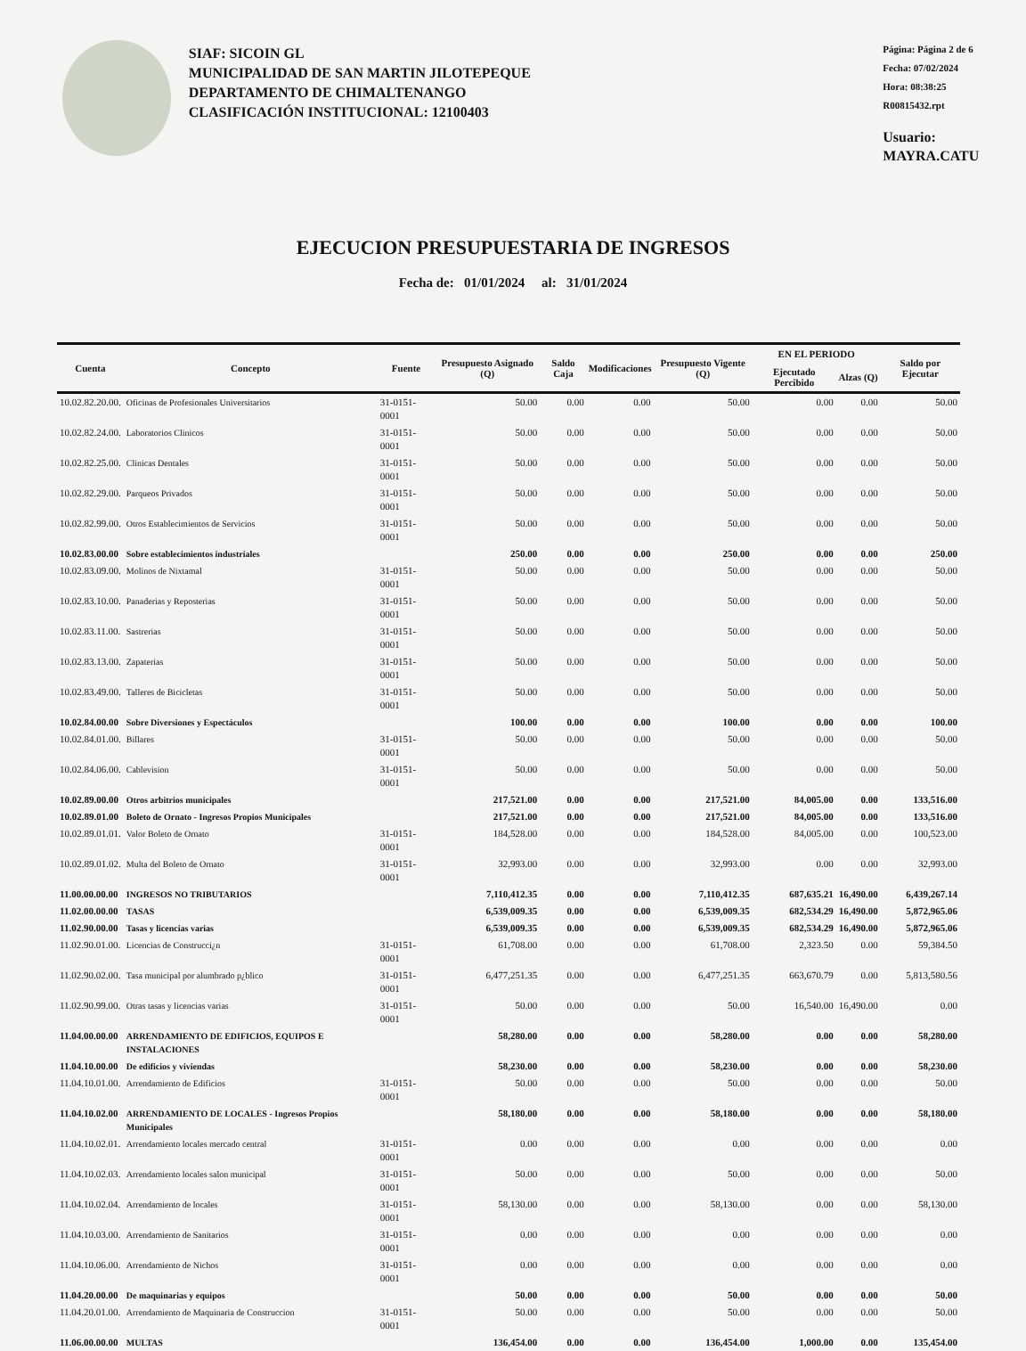SIAF: SICOIN GL
MUNICIPALIDAD DE SAN MARTIN JILOTEPEQUE
DEPARTAMENTO DE CHIMALTENANGO
CLASIFICACIÓN INSTITUCIONAL: 12100403
Página: Página 2 de 6
Fecha: 07/02/2024
Hora: 08:38:25
R00815432.rpt
Usuario: MAYRA.CATU
EJECUCION PRESUPUESTARIA DE INGRESOS
Fecha de: 01/01/2024 al: 31/01/2024
| Cuenta | Concepto | Fuente | Presupuesto Asignado (Q) | Saldo Caja | Modificaciones | Presupuesto Vigente (Q) | EN EL PERIODO | | Saldo por Ejecutar |
| --- | --- | --- | --- | --- | --- | --- | --- | --- | --- |
| | | | | | | | Ejecutado Percibido | Alzas (Q) | |
| 10.02.82.20.00. | Oficinas de Profesionales Universitarios | 31-0151-0001 | 50.00 | 0.00 | 0.00 | 50.00 | 0.00 | 0.00 | 50.00 |
| 10.02.82.24.00. | Laboratorios Clinicos | 31-0151-0001 | 50.00 | 0.00 | 0.00 | 50.00 | 0.00 | 0.00 | 50.00 |
| 10.02.82.25.00. | Clinicas Dentales | 31-0151-0001 | 50.00 | 0.00 | 0.00 | 50.00 | 0.00 | 0.00 | 50.00 |
| 10.02.82.29.00. | Parqueos Privados | 31-0151-0001 | 50.00 | 0.00 | 0.00 | 50.00 | 0.00 | 0.00 | 50.00 |
| 10.02.82.99.00. | Otros Establecimientos de Servicios | 31-0151-0001 | 50.00 | 0.00 | 0.00 | 50.00 | 0.00 | 0.00 | 50.00 |
| 10.02.83.00.00 | Sobre establecimientos industriales | | 250.00 | 0.00 | 0.00 | 250.00 | 0.00 | 0.00 | 250.00 |
| 10.02.83.09.00. | Molinos de Nixtamal | 31-0151-0001 | 50.00 | 0.00 | 0.00 | 50.00 | 0.00 | 0.00 | 50.00 |
| 10.02.83.10.00. | Panaderias y Reposterias | 31-0151-0001 | 50.00 | 0.00 | 0.00 | 50.00 | 0.00 | 0.00 | 50.00 |
| 10.02.83.11.00. | Sastrerias | 31-0151-0001 | 50.00 | 0.00 | 0.00 | 50.00 | 0.00 | 0.00 | 50.00 |
| 10.02.83.13.00. | Zapaterias | 31-0151-0001 | 50.00 | 0.00 | 0.00 | 50.00 | 0.00 | 0.00 | 50.00 |
| 10.02.83.49.00. | Talleres de Bicicletas | 31-0151-0001 | 50.00 | 0.00 | 0.00 | 50.00 | 0.00 | 0.00 | 50.00 |
| 10.02.84.00.00 | Sobre Diversiones y Espectáculos | | 100.00 | 0.00 | 0.00 | 100.00 | 0.00 | 0.00 | 100.00 |
| 10.02.84.01.00. | Billares | 31-0151-0001 | 50.00 | 0.00 | 0.00 | 50.00 | 0.00 | 0.00 | 50.00 |
| 10.02.84.06.00. | Cablevision | 31-0151-0001 | 50.00 | 0.00 | 0.00 | 50.00 | 0.00 | 0.00 | 50.00 |
| 10.02.89.00.00 | Otros arbitrios municipales | | 217,521.00 | 0.00 | 0.00 | 217,521.00 | 84,005.00 | 0.00 | 133,516.00 |
| 10.02.89.01.00 | Boleto de Ornato - Ingresos Propios Municipales | | 217,521.00 | 0.00 | 0.00 | 217,521.00 | 84,005.00 | 0.00 | 133,516.00 |
| 10.02.89.01.01. | Valor Boleto de Ornato | 31-0151-0001 | 184,528.00 | 0.00 | 0.00 | 184,528.00 | 84,005.00 | 0.00 | 100,523.00 |
| 10.02.89.01.02. | Multa del Boleto de Ornato | 31-0151-0001 | 32,993.00 | 0.00 | 0.00 | 32,993.00 | 0.00 | 0.00 | 32,993.00 |
| 11.00.00.00.00 | INGRESOS NO TRIBUTARIOS | | 7,110,412.35 | 0.00 | 0.00 | 7,110,412.35 | 687,635.21 | 16,490.00 | 6,439,267.14 |
| 11.02.00.00.00 | TASAS | | 6,539,009.35 | 0.00 | 0.00 | 6,539,009.35 | 682,534.29 | 16,490.00 | 5,872,965.06 |
| 11.02.90.00.00 | Tasas y licencias varias | | 6,539,009.35 | 0.00 | 0.00 | 6,539,009.35 | 682,534.29 | 16,490.00 | 5,872,965.06 |
| 11.02.90.01.00. | Licencias de Construcci¿n | 31-0151-0001 | 61,708.00 | 0.00 | 0.00 | 61,708.00 | 2,323.50 | 0.00 | 59,384.50 |
| 11.02.90.02.00. | Tasa municipal por alumbrado p¿blico | 31-0151-0001 | 6,477,251.35 | 0.00 | 0.00 | 6,477,251.35 | 663,670.79 | 0.00 | 5,813,580.56 |
| 11.02.90.99.00. | Otras tasas y licencias varias | 31-0151-0001 | 50.00 | 0.00 | 0.00 | 50.00 | 16,540.00 | 16,490.00 | 0.00 |
| 11.04.00.00.00 | ARRENDAMIENTO DE EDIFICIOS, EQUIPOS E INSTALACIONES | | 58,280.00 | 0.00 | 0.00 | 58,280.00 | 0.00 | 0.00 | 58,280.00 |
| 11.04.10.00.00 | De edificios y viviendas | | 58,230.00 | 0.00 | 0.00 | 58,230.00 | 0.00 | 0.00 | 58,230.00 |
| 11.04.10.01.00. | Arrendamiento de Edificios | 31-0151-0001 | 50.00 | 0.00 | 0.00 | 50.00 | 0.00 | 0.00 | 50.00 |
| 11.04.10.02.00 | ARRENDAMIENTO DE LOCALES - Ingresos Propios Municipales | | 58,180.00 | 0.00 | 0.00 | 58,180.00 | 0.00 | 0.00 | 58,180.00 |
| 11.04.10.02.01. | Arrendamiento locales mercado central | 31-0151-0001 | 0.00 | 0.00 | 0.00 | 0.00 | 0.00 | 0.00 | 0.00 |
| 11.04.10.02.03. | Arrendamiento locales salon municipal | 31-0151-0001 | 50.00 | 0.00 | 0.00 | 50.00 | 0.00 | 0.00 | 50.00 |
| 11.04.10.02.04. | Arrendamiento de locales | 31-0151-0001 | 58,130.00 | 0.00 | 0.00 | 58,130.00 | 0.00 | 0.00 | 58,130.00 |
| 11.04.10.03.00. | Arrendamiento de Sanitarios | 31-0151-0001 | 0.00 | 0.00 | 0.00 | 0.00 | 0.00 | 0.00 | 0.00 |
| 11.04.10.06.00. | Arrendamiento de Nichos | 31-0151-0001 | 0.00 | 0.00 | 0.00 | 0.00 | 0.00 | 0.00 | 0.00 |
| 11.04.20.00.00 | De maquinarias y equipos | | 50.00 | 0.00 | 0.00 | 50.00 | 0.00 | 0.00 | 50.00 |
| 11.04.20.01.00. | Arrendamiento de Maquinaria de Construccion | 31-0151-0001 | 50.00 | 0.00 | 0.00 | 50.00 | 0.00 | 0.00 | 50.00 |
| 11.06.00.00.00 | MULTAS | | 136,454.00 | 0.00 | 0.00 | 136,454.00 | 1,000.00 | 0.00 | 135,454.00 |